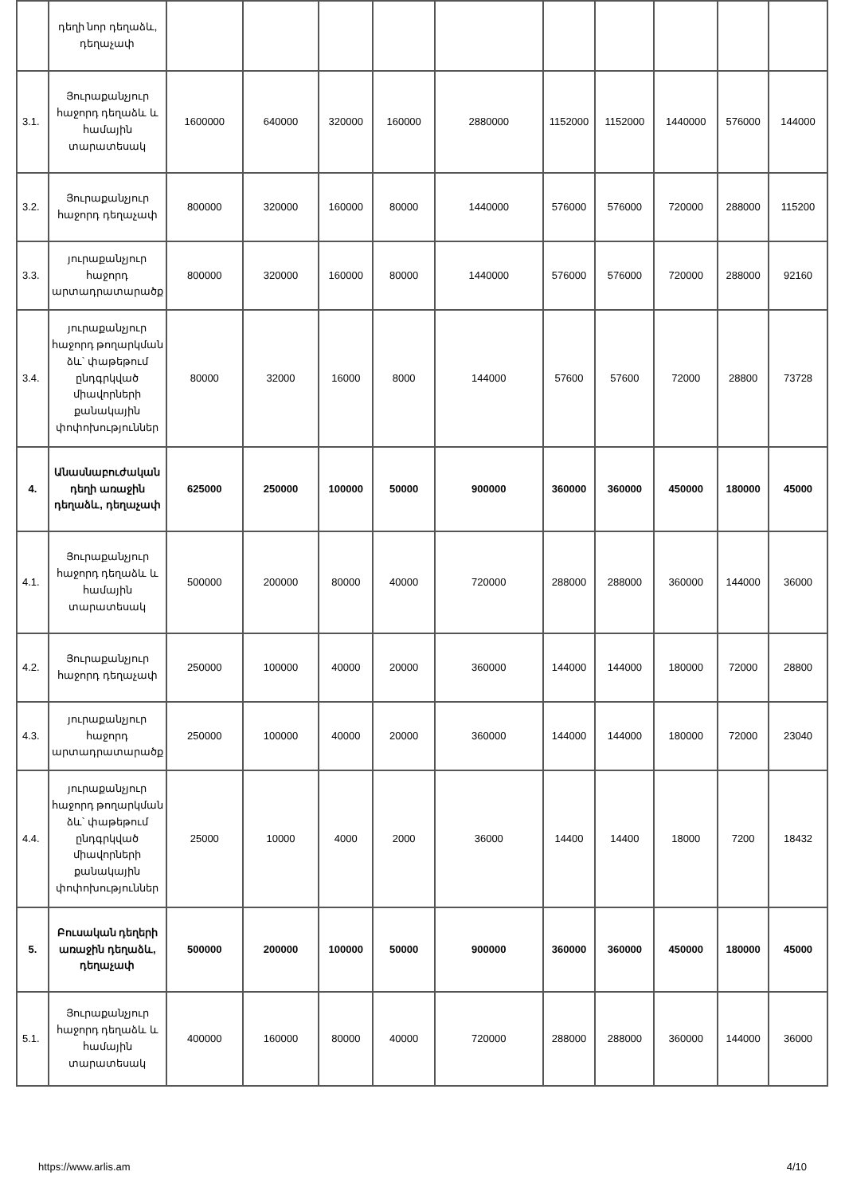| | դեղի նոր դեղաձև, դեղաչափ | | | | | | | | | | |
| 3.1. | Յուրաքանչյուր հաջորդ դեղաձև և համային տարատեսակ | 1600000 | 640000 | 320000 | 160000 | 2880000 | 1152000 | 1152000 | 1440000 | 576000 | 144000 |
| 3.2. | Յուրաքանչյուր հաջորդ դեղաչափ | 800000 | 320000 | 160000 | 80000 | 1440000 | 576000 | 576000 | 720000 | 288000 | 115200 |
| 3.3. | յուրաքանչյուր հաջորդ արտադրատարածք | 800000 | 320000 | 160000 | 80000 | 1440000 | 576000 | 576000 | 720000 | 288000 | 92160 |
| 3.4. | յուրաքանչյուր հաջորդ թողարկման ձև՝ փաթեթում ընդգրկված միավորների քանակային փոփոխություններ | 80000 | 32000 | 16000 | 8000 | 144000 | 57600 | 57600 | 72000 | 28800 | 73728 |
| 4. | Անասնաբուժական դեղի առաջին դեղաձև, դեղաչափ | 625000 | 250000 | 100000 | 50000 | 900000 | 360000 | 360000 | 450000 | 180000 | 45000 |
| 4.1. | Յուրաքանչյուր հաջորդ դեղաձև և համային տարատեսակ | 500000 | 200000 | 80000 | 40000 | 720000 | 288000 | 288000 | 360000 | 144000 | 36000 |
| 4.2. | Յուրաքանչյուր հաջորդ դեղաչափ | 250000 | 100000 | 40000 | 20000 | 360000 | 144000 | 144000 | 180000 | 72000 | 28800 |
| 4.3. | յուրաքանչյուր հաջորդ արտադրատարածք | 250000 | 100000 | 40000 | 20000 | 360000 | 144000 | 144000 | 180000 | 72000 | 23040 |
| 4.4. | յուրաքանչյուր հաջորդ թողարկման ձև՝ փաթեթում ընդգրկված միավորների քանակային փոփոխություններ | 25000 | 10000 | 4000 | 2000 | 36000 | 14400 | 14400 | 18000 | 7200 | 18432 |
| 5. | Բուսական դեղերի առաջին դեղաձև, դեղաչափ | 500000 | 200000 | 100000 | 50000 | 900000 | 360000 | 360000 | 450000 | 180000 | 45000 |
| 5.1. | Յուրաքանչյուր հաջորդ դեղաձև և համային տարատեսակ | 400000 | 160000 | 80000 | 40000 | 720000 | 288000 | 288000 | 360000 | 144000 | 36000 |
https://www.arlis.am 4/10